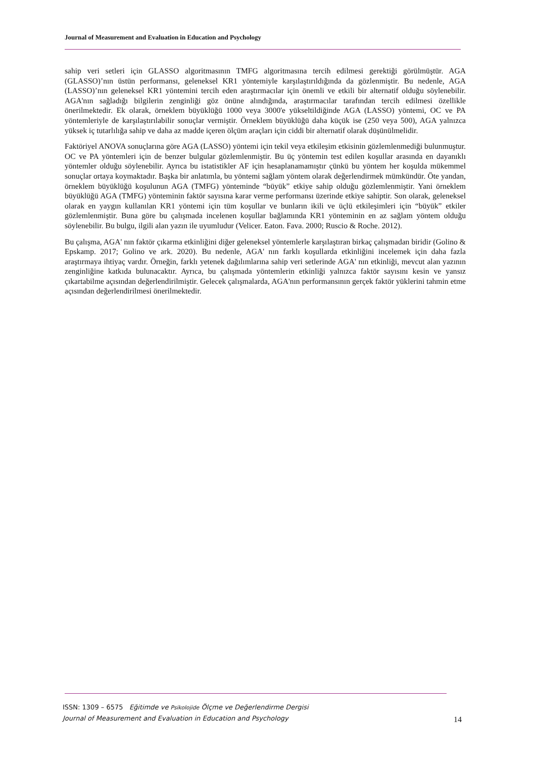Journal of Measurement and Evaluation in Education and Psychology
sahip veri setleri için GLASSO algoritmasının TMFG algoritmasına tercih edilmesi gerektiği görülmüştür. AGA (GLASSO)’nın üstün performansı, geleneksel KR1 yöntemiyle karşılaştırıldığında da gözlenmiştir. Bu nedenle, AGA (LASSO)’nın geleneksel KR1 yöntemini tercih eden araştırmacılar için önemli ve etkili bir alternatif olduğu söylenebilir. AGA'nın sağladığı bilgilerin zenginliği göz önüne alındığında, araştırmacılar tarafından tercih edilmesi özellikle önerilmektedir. Ek olarak, örneklem büyüklüğü 1000 veya 3000'e yükseltildiğinde AGA (LASSO) yöntemi, OC ve PA yöntemleriyle de karşılaştırılabilir sonuçlar vermiştir. Örneklem büyüklüğü daha küçük ise (250 veya 500), AGA yalnızca yüksek iç tutarlılığa sahip ve daha az madde içeren ölçüm araçları için ciddi bir alternatif olarak düşünülmelidir.
Faktöriyel ANOVA sonuçlarına göre AGA (LASSO) yöntemi için tekil veya etkileşim etkisinin gözlemlenmediği bulunmuştur. OC ve PA yöntemleri için de benzer bulgular gözlemlenmiştir. Bu üç yöntemin test edilen koşullar arasında en dayanıklı yöntemler olduğu söylenebilir. Ayrıca bu istatistikler AF için hesaplanamamıştır çünkü bu yöntem her koşulda mükemmel sonuçlar ortaya koymaktadır. Başka bir anlatımla, bu yöntemi sağlam yöntem olarak değerlendirmek mümkündür. Öte yandan, örneklem büyüklüğü koşulunun AGA (TMFG) yönteminde “büyük” etkiye sahip olduğu gözlemlenmiştir. Yani örneklem büyüklüğü AGA (TMFG) yönteminin faktör sayısına karar verme performansı üzerinde etkiye sahiptir. Son olarak, geleneksel olarak en yaygın kullanılan KR1 yöntemi için tüm koşullar ve bunların ikili ve üçlü etkileşimleri için “büyük” etkiler gözlemlenmiştir. Buna göre bu çalışmada incelenen koşullar bağlamında KR1 yönteminin en az sağlam yöntem olduğu söylenebilir. Bu bulgu, ilgili alan yazın ile uyumludur (Velicer. Eaton. Fava. 2000; Ruscio & Roche. 2012).
Bu çalışma, AGA' nın faktör çıkarma etkinliğini diğer geleneksel yöntemlerle karşılaştıran birkaç çalışmadan biridir (Golino & Epskamp. 2017; Golino ve ark. 2020). Bu nedenle, AGA' nın farklı koşullarda etkinliğini incelemek için daha fazla araştırmaya ihtiyaç vardır. Örneğin, farklı yetenek dağılımlarına sahip veri setlerinde AGA' nın etkinliği, mevcut alan yazının zenginliğine katkıda bulunacaktır. Ayrıca, bu çalışmada yöntemlerin etkinliği yalnızca faktör sayısını kesin ve yansız çıkartabilme açısından değerlendirilmiştir. Gelecek çalışmalarda, AGA'nın performansının gerçek faktör yüklerini tahmin etme açısından değerlendirilmesi önerilmektedir.
ISSN: 1309 – 6575 Eğitimde ve Psikolojide Ölçme ve Değerlendirme Dergisi
Journal of Measurement and Evaluation in Education and Psychology
14